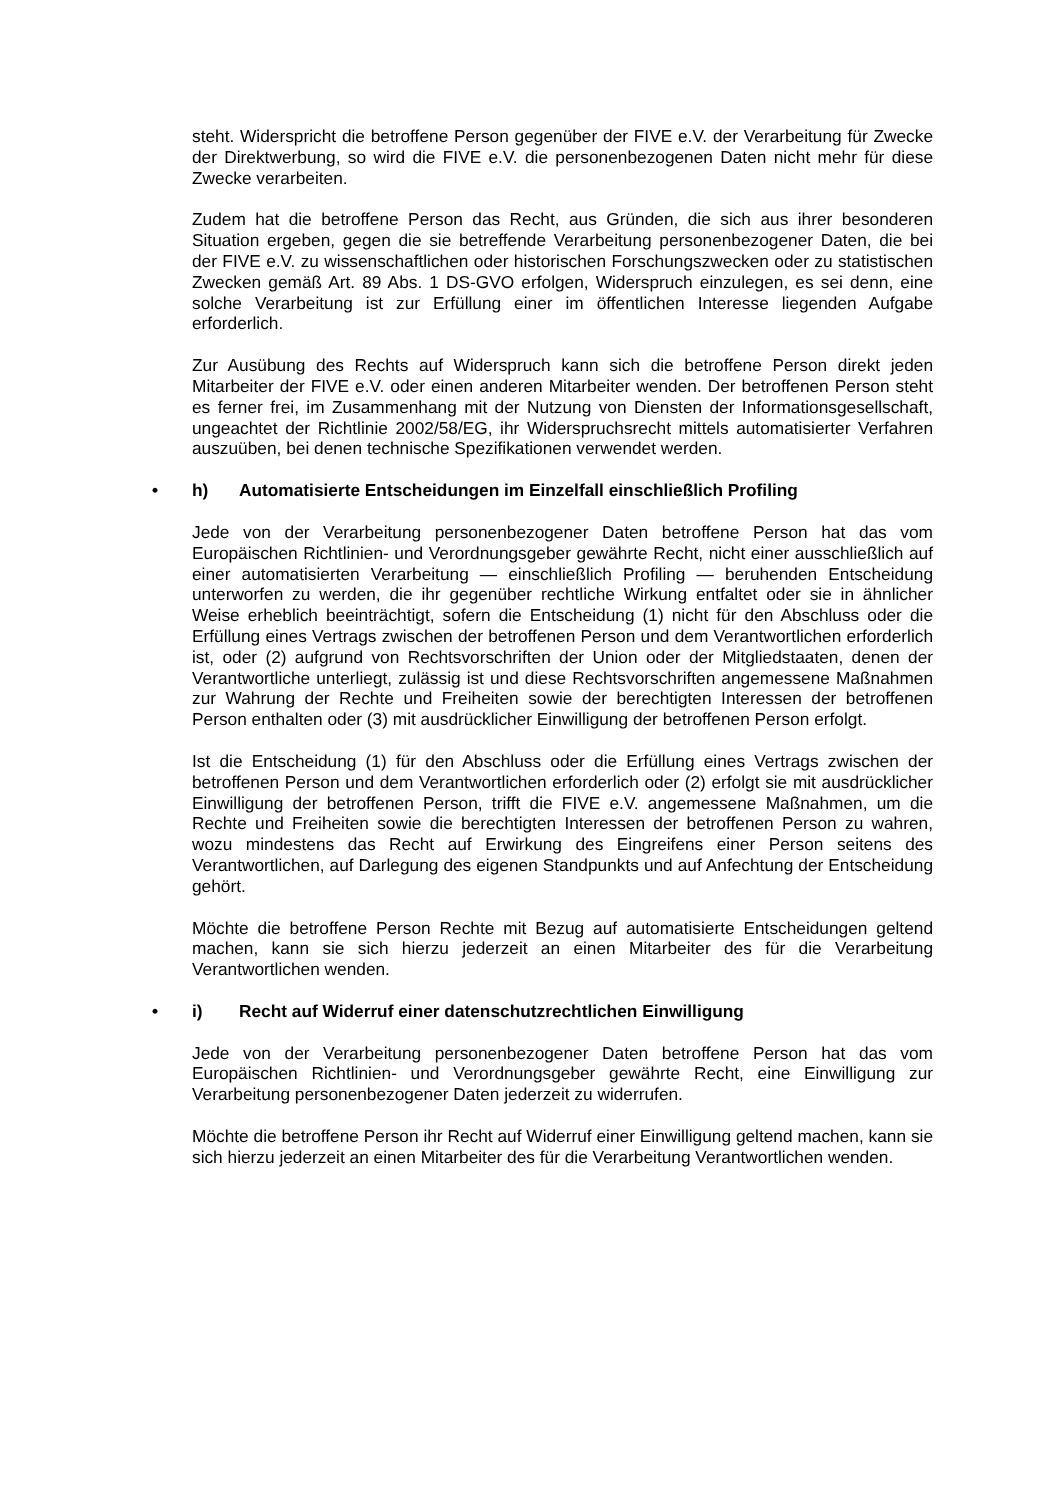steht. Widerspricht die betroffene Person gegenüber der FIVE e.V. der Verarbeitung für Zwecke der Direktwerbung, so wird die FIVE e.V. die personenbezogenen Daten nicht mehr für diese Zwecke verarbeiten.
Zudem hat die betroffene Person das Recht, aus Gründen, die sich aus ihrer besonderen Situation ergeben, gegen die sie betreffende Verarbeitung personenbezogener Daten, die bei der FIVE e.V. zu wissenschaftlichen oder historischen Forschungszwecken oder zu statistischen Zwecken gemäß Art. 89 Abs. 1 DS-GVO erfolgen, Widerspruch einzulegen, es sei denn, eine solche Verarbeitung ist zur Erfüllung einer im öffentlichen Interesse liegenden Aufgabe erforderlich.
Zur Ausübung des Rechts auf Widerspruch kann sich die betroffene Person direkt jeden Mitarbeiter der FIVE e.V. oder einen anderen Mitarbeiter wenden. Der betroffenen Person steht es ferner frei, im Zusammenhang mit der Nutzung von Diensten der Informationsgesellschaft, ungeachtet der Richtlinie 2002/58/EG, ihr Widerspruchsrecht mittels automatisierter Verfahren auszuüben, bei denen technische Spezifikationen verwendet werden.
• h) Automatisierte Entscheidungen im Einzelfall einschließlich Profiling
Jede von der Verarbeitung personenbezogener Daten betroffene Person hat das vom Europäischen Richtlinien- und Verordnungsgeber gewährte Recht, nicht einer ausschließlich auf einer automatisierten Verarbeitung — einschließlich Profiling — beruhenden Entscheidung unterworfen zu werden, die ihr gegenüber rechtliche Wirkung entfaltet oder sie in ähnlicher Weise erheblich beeinträchtigt, sofern die Entscheidung (1) nicht für den Abschluss oder die Erfüllung eines Vertrags zwischen der betroffenen Person und dem Verantwortlichen erforderlich ist, oder (2) aufgrund von Rechtsvorschriften der Union oder der Mitgliedstaaten, denen der Verantwortliche unterliegt, zulässig ist und diese Rechtsvorschriften angemessene Maßnahmen zur Wahrung der Rechte und Freiheiten sowie der berechtigten Interessen der betroffenen Person enthalten oder (3) mit ausdrücklicher Einwilligung der betroffenen Person erfolgt.
Ist die Entscheidung (1) für den Abschluss oder die Erfüllung eines Vertrags zwischen der betroffenen Person und dem Verantwortlichen erforderlich oder (2) erfolgt sie mit ausdrücklicher Einwilligung der betroffenen Person, trifft die FIVE e.V. angemessene Maßnahmen, um die Rechte und Freiheiten sowie die berechtigten Interessen der betroffenen Person zu wahren, wozu mindestens das Recht auf Erwirkung des Eingreifens einer Person seitens des Verantwortlichen, auf Darlegung des eigenen Standpunkts und auf Anfechtung der Entscheidung gehört.
Möchte die betroffene Person Rechte mit Bezug auf automatisierte Entscheidungen geltend machen, kann sie sich hierzu jederzeit an einen Mitarbeiter des für die Verarbeitung Verantwortlichen wenden.
• i) Recht auf Widerruf einer datenschutzrechtlichen Einwilligung
Jede von der Verarbeitung personenbezogener Daten betroffene Person hat das vom Europäischen Richtlinien- und Verordnungsgeber gewährte Recht, eine Einwilligung zur Verarbeitung personenbezogener Daten jederzeit zu widerrufen.
Möchte die betroffene Person ihr Recht auf Widerruf einer Einwilligung geltend machen, kann sie sich hierzu jederzeit an einen Mitarbeiter des für die Verarbeitung Verantwortlichen wenden.